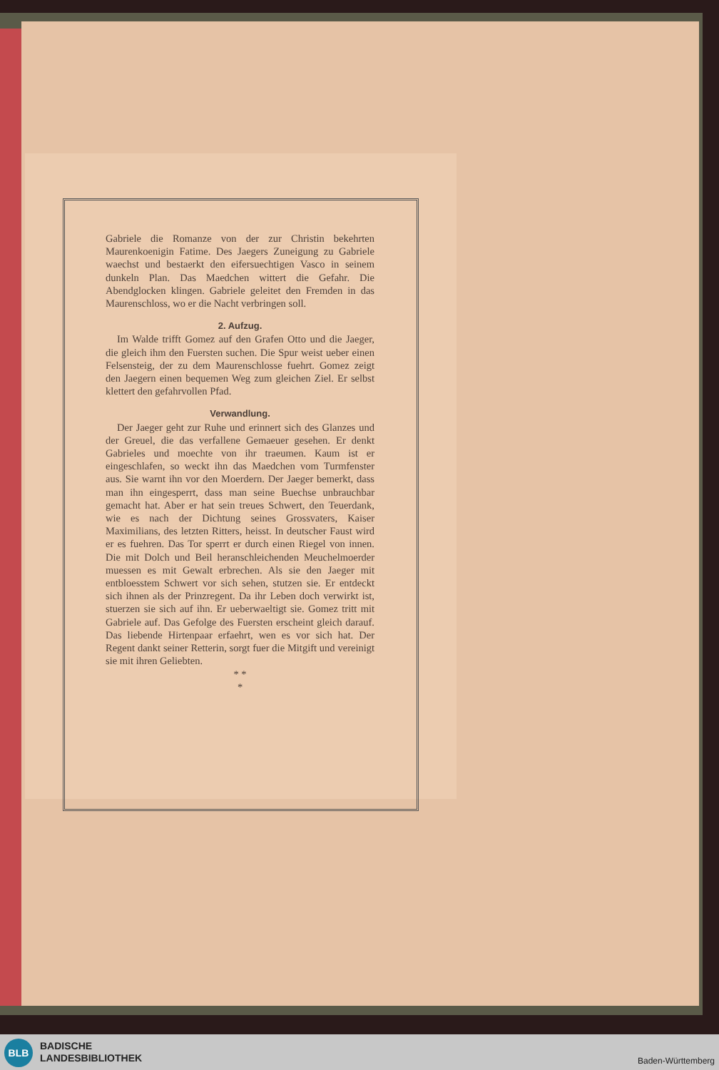Gabriele die Romanze von der zur Christin bekehrten Maurenkoenigin Fatime. Des Jaegers Zuneigung zu Gabriele waechst und bestaerkt den eifersuechtigen Vasco in seinem dunkeln Plan. Das Maedchen wittert die Gefahr. Die Abendglocken klingen. Gabriele geleitet den Fremden in das Maurenschloss, wo er die Nacht verbringen soll.
2. Aufzug.
Im Walde trifft Gomez auf den Grafen Otto und die Jaeger, die gleich ihm den Fuersten suchen. Die Spur weist ueber einen Felsensteig, der zu dem Maurenschlosse fuehrt. Gomez zeigt den Jaegern einen bequemen Weg zum gleichen Ziel. Er selbst klettert den gefahrvollen Pfad.
Verwandlung.
Der Jaeger geht zur Ruhe und erinnert sich des Glanzes und der Greuel, die das verfallene Gemaeuer gesehen. Er denkt Gabrieles und moechte von ihr traeumen. Kaum ist er eingeschlafen, so weckt ihn das Maedchen vom Turmfenster aus. Sie warnt ihn vor den Moerdern. Der Jaeger bemerkt, dass man ihn eingesperrt, dass man seine Buechse unbrauchbar gemacht hat. Aber er hat sein treues Schwert, den Teuerdank, wie es nach der Dichtung seines Grossvaters, Kaiser Maximilians, des letzten Ritters, heisst. In deutscher Faust wird er es fuehren. Das Tor sperrt er durch einen Riegel von innen. Die mit Dolch und Beil heranschleichenden Meuchelmoerder muessen es mit Gewalt erbrechen. Als sie den Jaeger mit entbloesstem Schwert vor sich sehen, stutzen sie. Er entdeckt sich ihnen als der Prinzregent. Da ihr Leben doch verwirkt ist, stuerzen sie sich auf ihn. Er ueberwaeltigt sie. Gomez tritt mit Gabriele auf. Das Gefolge des Fuersten erscheint gleich darauf. Das liebende Hirtenpaar erfaehrt, wen es vor sich hat. Der Regent dankt seiner Retterin, sorgt fuer die Mitgift und vereinigt sie mit ihren Geliebten.
* *
*
BLB
BADISCHE
LANDESBIBLIOTHEK
Baden-Württemberg